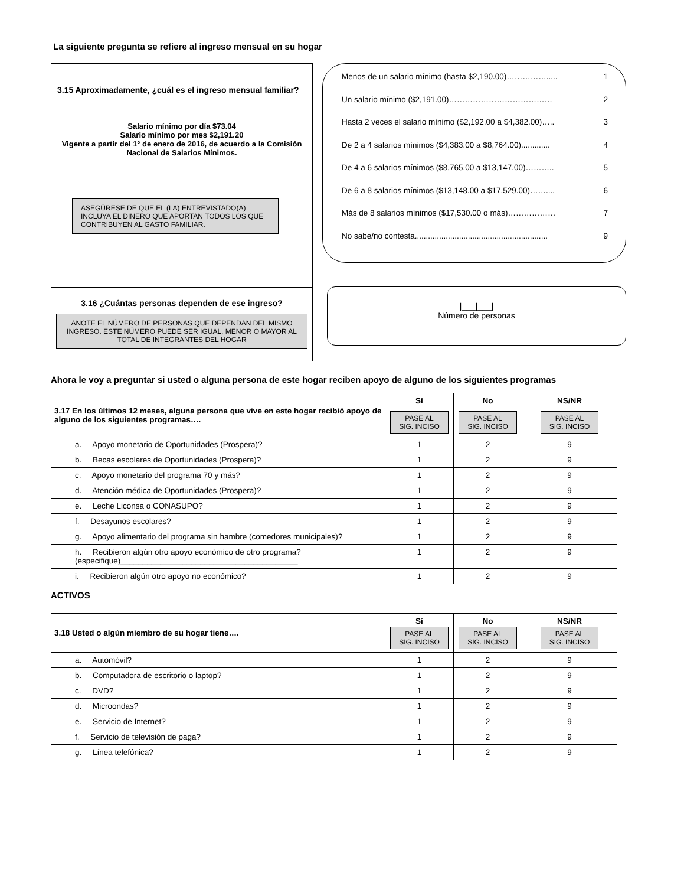La siguiente pregunta se refiere al ingreso mensual en su hogar
3.15 Aproximadamente, ¿cuál es el ingreso mensual familiar?
Salario mínimo por día $73.04
Salario mínimo por mes $2,191.20
Vigente a partir del 1° de enero de 2016, de acuerdo a la Comisión Nacional de Salarios Mínimos.
ASEGÚRESE DE QUE EL (LA) ENTREVISTADO(A) INCLUYA EL DINERO QUE APORTAN TODOS LOS QUE CONTRIBUYEN AL GASTO FAMILIAR.
3.16 ¿Cuántas personas dependen de ese ingreso?
ANOTE EL NÚMERO DE PERSONAS QUE DEPENDAN DEL MISMO INGRESO. ESTE NÚMERO PUEDE SER IGUAL, MENOR O MAYOR AL TOTAL DE INTEGRANTES DEL HOGAR
Menos de un salario mínimo (hasta $2,190.00)……………..... 1
Un salario mínimo ($2,191.00)………………………………… 2
Hasta 2 veces el salario mínimo ($2,192.00 a $4,382.00)….. 3
De 2 a 4 salarios mínimos ($4,383.00 a $8,764.00)............. 4
De 4 a 6 salarios mínimos ($8,765.00 a $13,147.00)……….. 5
De 6 a 8 salarios mínimos ($13,148.00 a $17,529.00)…….... 6
Más de 8 salarios mínimos ($17,530.00 o más)……………… 7
No sabe/no contesta............................................................ 9
|___|___|
Número de personas
Ahora le voy a preguntar si usted o alguna persona de este hogar reciben apoyo de alguno de los siguientes programas
| 3.17 En los últimos 12 meses, alguna persona que vive en este hogar recibió apoyo de alguno de los siguientes programas…. | Sí PASE AL SIG. INCISO | No PASE AL SIG. INCISO | NS/NR PASE AL SIG. INCISO |
| --- | --- | --- | --- |
| a. Apoyo monetario de Oportunidades (Prospera)? | 1 | 2 | 9 |
| b. Becas escolares de Oportunidades (Prospera)? | 1 | 2 | 9 |
| c. Apoyo monetario del programa 70 y más? | 1 | 2 | 9 |
| d. Atención médica de Oportunidades (Prospera)? | 1 | 2 | 9 |
| e. Leche Liconsa o CONASUPO? | 1 | 2 | 9 |
| f. Desayunos escolares? | 1 | 2 | 9 |
| g. Apoyo alimentario del programa sin hambre (comedores municipales)? | 1 | 2 | 9 |
| h. Recibieron algún otro apoyo económico de otro programa? (especifique)________________________________________ | 1 | 2 | 9 |
| i. Recibieron algún otro apoyo no económico? | 1 | 2 | 9 |
ACTIVOS
| 3.18 Usted o algún miembro de su hogar tiene…. | Sí PASE AL SIG. INCISO | No PASE AL SIG. INCISO | NS/NR PASE AL SIG. INCISO |
| --- | --- | --- | --- |
| a. Automóvil? | 1 | 2 | 9 |
| b. Computadora de escritorio o laptop? | 1 | 2 | 9 |
| c. DVD? | 1 | 2 | 9 |
| d. Microondas? | 1 | 2 | 9 |
| e. Servicio de Internet? | 1 | 2 | 9 |
| f. Servicio de televisión de paga? | 1 | 2 | 9 |
| g. Línea telefónica? | 1 | 2 | 9 |